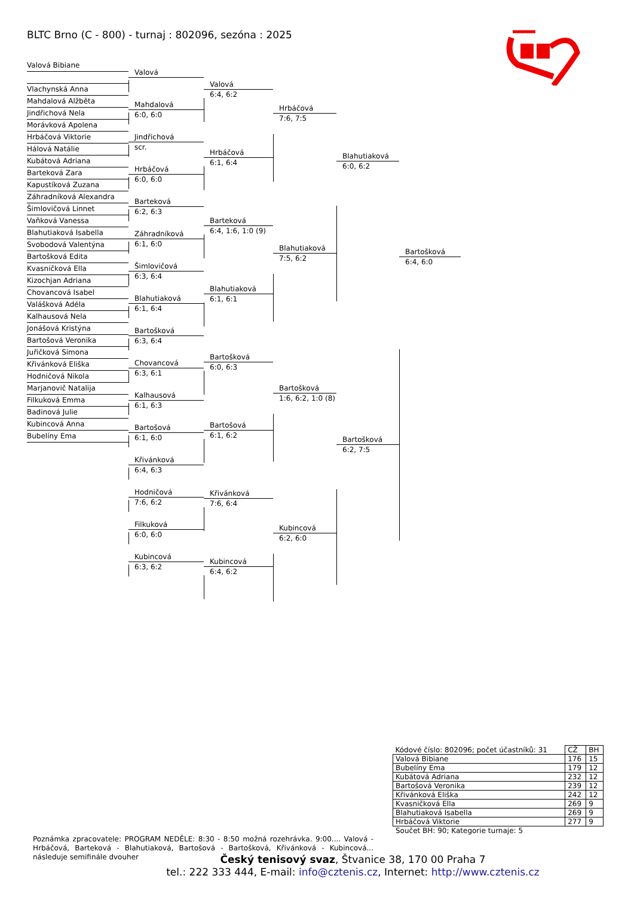BLTC Brno (C - 800) - turnaj : 802096, sezóna : 2025
Valová Bibiane
Vlachynská Anna
Mahdalová Alžběta
Jindřichová Nela
Morávková Apolena
Hrbáčová Viktorie
Hálová Natálie
Kubátová Adriana
Barteková Zara
Kapustíková Zuzana
Záhradníková Alexandra
Šimlovičová Linnet
Vaňková Vanessa
Blahutiaková Isabella
Svobodová Valentýna
Bartošková Edita
Kvasničková Ella
Kizochjan Adriana
Chovancová Isabel
Valášková Adéla
Kalhausová Nela
Jonášová Kristýna
Bartošová Veronika
Juřičková Simona
Křivánková Eliška
Hodničová Nikola
Marjanovič Natalija
Filkuková Emma
Badinová Julie
Kubincová Anna
Bubelíny Ema
Valová
Mahdalová
6:0, 6:0
Jindřichová
scr.
Hrbáčová
6:0, 6:0
Barteková
6:2, 6:3
Záhradníková
6:1, 6:0
Šimlovičová
6:3, 6:4
Blahutiaková
6:1, 6:4
Bartošková
6:3, 6:4
Chovancová
6:3, 6:1
Kalhausová
6:1, 6:3
Bartošová
6:1, 6:0
Křivánková
6:4, 6:3
Hodničová
7:6, 6:2
Filkuková
6:0, 6:0
Kubincová
6:3, 6:2
Valová
6:4, 6:2
Hrbáčová
6:1, 6:4
Barteková
6:4, 1:6, 1:0 (9)
Blahutiaková
6:1, 6:1
Bartošková
6:0, 6:3
Bartošová
6:1, 6:2
Křivánková
7:6, 6:4
Kubincová
6:4, 6:2
Hrbáčová
7:6, 7:5
Blahutiaková
7:5, 6:2
Bartošková
1:6, 6:2, 1:0 (8)
Kubincová
6:2, 6:0
Blahutiaková
6:0, 6:2
Bartošková
6:2, 7:5
Bartošková
6:4, 6:0
| Kódové číslo: 802096; počet účastníků: 31 | CŽ | BH |
| Valová Bibiane | 176 | 15 |
| Bubelíny Ema | 179 | 12 |
| Kubátová Adriana | 232 | 12 |
| Bartošová Veronika | 239 | 12 |
| Křivánková Eliška | 242 | 12 |
| Kvasničková Ella | 269 | 9 |
| Blahutiaková Isabella | 269 | 9 |
| Hrbáčová Viktorie | 277 | 9 |
Součet BH: 90; Kategorie turnaje: 5
Poznámka zpracovatele: PROGRAM NEDĚLE: 8:30 - 8:50 možná rozehrávka. 9:00.... Valová - Hrbáčová, Barteková - Blahutiaková, Bartošová - Bartošková, Křivánková - Kubincová... následuje semifinále dvouher
Český tenisový svaz, Štvanice 38, 170 00 Praha 7
tel.: 222 333 444, E-mail: info@cztenis.cz, Internet: http://www.cztenis.cz